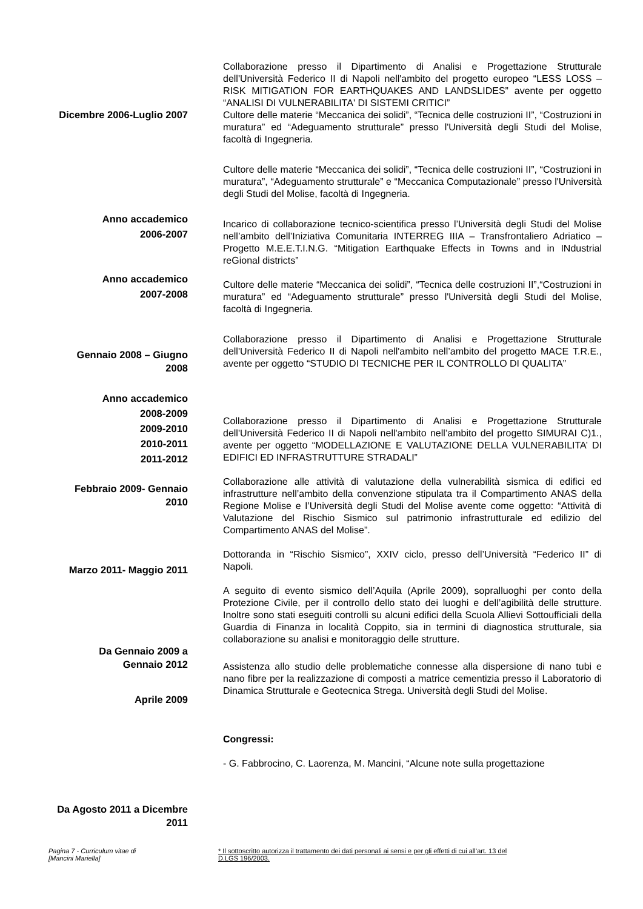Dicembre 2006-Luglio 2007
Anno accademico
2006-2007
Anno accademico
2007-2008
Gennaio 2008 – Giugno
2008
Anno accademico
2008-2009
2009-2010
2010-2011
2011-2012
Febbraio 2009- Gennaio
2010
Marzo 2011- Maggio 2011
Da Gennaio 2009 a
Gennaio 2012
Aprile 2009
Da Agosto 2011 a Dicembre
2011
Collaborazione presso il Dipartimento di Analisi e Progettazione Strutturale dell'Università Federico II di Napoli nell'ambito del progetto europeo “LESS LOSS – RISK MITIGATION FOR EARTHQUAKES AND LANDSLIDES” avente per oggetto “ANALISI DI VULNERABILITA' DI SISTEMI CRITICI”
Cultore delle materie “Meccanica dei solidi”, “Tecnica delle costruzioni II”, “Costruzioni in muratura” ed “Adeguamento strutturale” presso l'Università degli Studi del Molise, facoltà di Ingegneria.
Cultore delle materie “Meccanica dei solidi”, “Tecnica delle costruzioni II”, “Costruzioni in muratura”, “Adeguamento strutturale” e “Meccanica Computazionale” presso l'Università degli Studi del Molise, facoltà di Ingegneria.
Incarico di collaborazione tecnico-scientifica presso l’Università degli Studi del Molise nell’ambito dell’Iniziativa Comunitaria INTERREG IIIA – Transfrontaliero Adriatico – Progetto M.E.E.T.I.N.G. “Mitigation Earthquake Effects in Towns and in INdustrial reGional districts”
Cultore delle materie “Meccanica dei solidi”, “Tecnica delle costruzioni II”,“Costruzioni in muratura” ed “Adeguamento strutturale” presso l'Università degli Studi del Molise, facoltà di Ingegneria.
Collaborazione presso il Dipartimento di Analisi e Progettazione Strutturale dell'Università Federico II di Napoli nell'ambito nell’ambito del progetto MACE T.R.E., avente per oggetto “STUDIO DI TECNICHE PER IL CONTROLLO DI QUALITA”
Collaborazione presso il Dipartimento di Analisi e Progettazione Strutturale dell'Università Federico II di Napoli nell'ambito nell’ambito del progetto SIMURAI C)1., avente per oggetto “MODELLAZIONE E VALUTAZIONE DELLA VULNERABILITA’ DI EDIFICI ED INFRASTRUTTURE STRADALI”
Collaborazione alle attività di valutazione della vulnerabilità sismica di edifici ed infrastrutture nell’ambito della convenzione stipulata tra il Compartimento ANAS della Regione Molise e l’Università degli Studi del Molise avente come oggetto: “Attività di Valutazione del Rischio Sismico sul patrimonio infrastrutturale ed edilizio del Compartimento ANAS del Molise”.
Dottoranda in “Rischio Sismico”, XXIV ciclo, presso dell’Università “Federico II” di Napoli.
A seguito di evento sismico dell’Aquila (Aprile 2009), sopralluoghi per conto della Protezione Civile, per il controllo dello stato dei luoghi e dell’agibilità delle strutture. Inoltre sono stati eseguiti controlli su alcuni edifici della Scuola Allievi Sottoufficiali della Guardia di Finanza in località Coppito, sia in termini di diagnostica strutturale, sia collaborazione su analisi e monitoraggio delle strutture.
Assistenza allo studio delle problematiche connesse alla dispersione di nano tubi e nano fibre per la realizzazione di composti a matrice cementizia presso il Laboratorio di Dinamica Strutturale e Geotecnica Strega. Università degli Studi del Molise.
Congressi:
- G. Fabbrocino, C. Laorenza, M. Mancini, “Alcune note sulla progettazione
Pagina 7 - Curriculum vitae di
[Mancini Mariella]
* Il sottoscritto autorizza il trattamento dei dati personali ai sensi e per gli effetti di cui all’art. 13 del
D.LGS 196/2003.